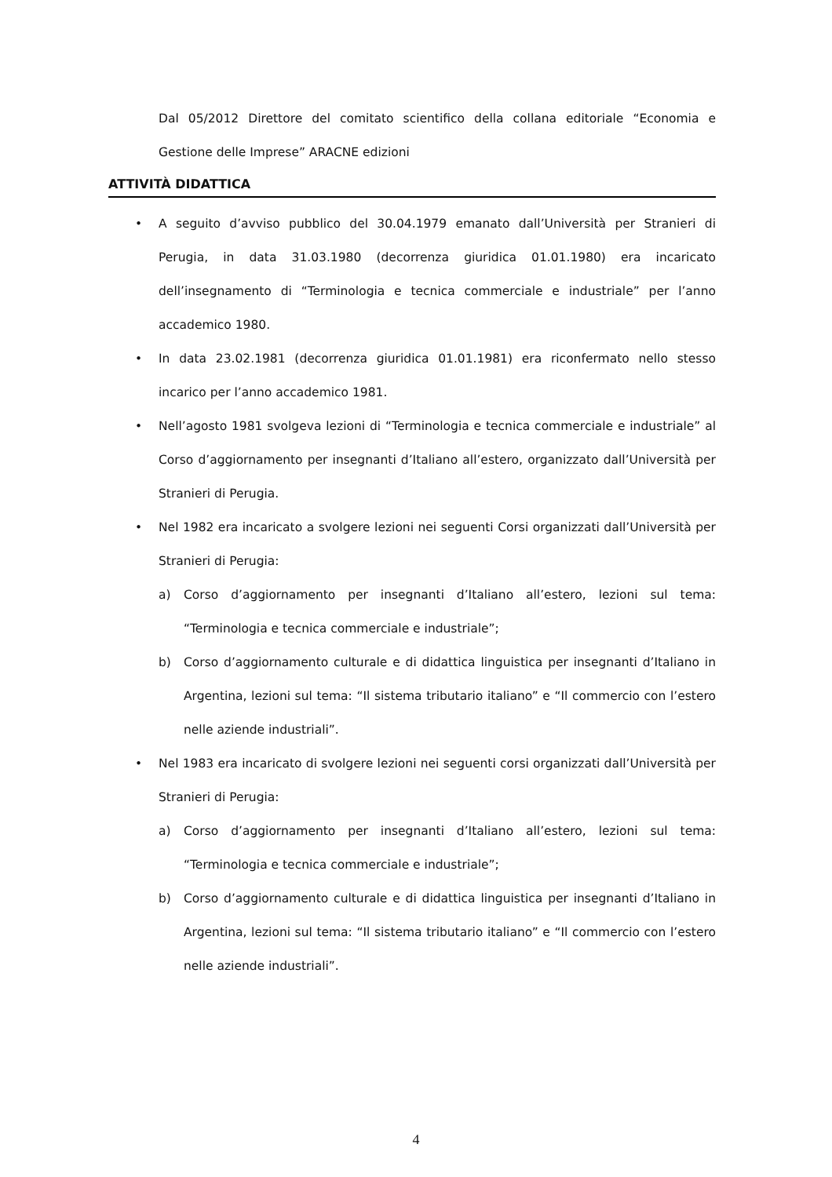Dal 05/2012 Direttore del comitato scientifico della collana editoriale “Economia e Gestione delle Imprese” ARACNE edizioni
ATTIVITÀ DIDATTICA
• A seguito d’avviso pubblico del 30.04.1979 emanato dall’Università per Stranieri di Perugia, in data 31.03.1980 (decorrenza giuridica 01.01.1980) era incaricato dell’insegnamento di “Terminologia e tecnica commerciale e industriale” per l’anno accademico 1980.
• In data 23.02.1981 (decorrenza giuridica 01.01.1981) era riconfermato nello stesso incarico per l’anno accademico 1981.
• Nell’agosto 1981 svolgeva lezioni di “Terminologia e tecnica commerciale e industriale” al Corso d’aggiornamento per insegnanti d’Italiano all’estero, organizzato dall’Università per Stranieri di Perugia.
• Nel 1982 era incaricato a svolgere lezioni nei seguenti Corsi organizzati dall’Università per Stranieri di Perugia:
a) Corso d’aggiornamento per insegnanti d’Italiano all’estero, lezioni sul tema: “Terminologia e tecnica commerciale e industriale”;
b) Corso d’aggiornamento culturale e di didattica linguistica per insegnanti d’Italiano in Argentina, lezioni sul tema: “Il sistema tributario italiano” e “Il commercio con l’estero nelle aziende industriali”.
• Nel 1983 era incaricato di svolgere lezioni nei seguenti corsi organizzati dall’Università per Stranieri di Perugia:
a) Corso d’aggiornamento per insegnanti d’Italiano all’estero, lezioni sul tema: “Terminologia e tecnica commerciale e industriale”;
b) Corso d’aggiornamento culturale e di didattica linguistica per insegnanti d’Italiano in Argentina, lezioni sul tema: “Il sistema tributario italiano” e “Il commercio con l’estero nelle aziende industriali”.
4